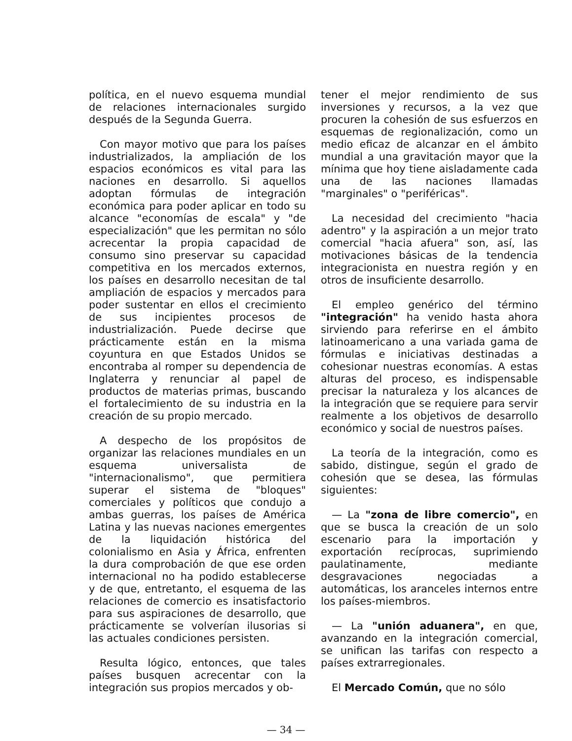política, en el nuevo esquema mundial de relaciones internacionales surgido después de la Segunda Guerra.
Con mayor motivo que para los países industrializados, la ampliación de los espacios económicos es vital para las naciones en desarrollo. Si aquellos adoptan fórmulas de integración económica para poder aplicar en todo su alcance "economías de escala" y "de especialización" que les permitan no sólo acrecentar la propia capacidad de consumo sino preservar su capacidad competitiva en los mercados externos, los países en desarrollo necesitan de tal ampliación de espacios y mercados para poder sustentar en ellos el crecimiento de sus incipientes procesos de industrialización. Puede decirse que prácticamente están en la misma coyuntura en que Estados Unidos se encontraba al romper su dependencia de Inglaterra y renunciar al papel de productos de materias primas, buscando el fortalecimiento de su industria en la creación de su propio mercado.
A despecho de los propósitos de organizar las relaciones mundiales en un esquema universalista de "internacionalismo", que permitiera superar el sistema de "bloques" comerciales y políticos que condujo a ambas guerras, los países de América Latina y las nuevas naciones emergentes de la liquidación histórica del colonialismo en Asia y África, enfrenten la dura comprobación de que ese orden internacional no ha podido establecerse y de que, entretanto, el esquema de las relaciones de comercio es insatisfactorio para sus aspiraciones de desarrollo, que prácticamente se volverían ilusorias si las actuales condiciones persisten.
Resulta lógico, entonces, que tales países busquen acrecentar con la integración sus propios mercados y ob-
tener el mejor rendimiento de sus inversiones y recursos, a la vez que procuren la cohesión de sus esfuerzos en esquemas de regionalización, como un medio eficaz de alcanzar en el ámbito mundial a una gravitación mayor que la mínima que hoy tiene aisladamente cada una de las naciones llamadas "marginales" o "periféricas".
La necesidad del crecimiento "hacia adentro" y la aspiración a un mejor trato comercial "hacia afuera" son, así, las motivaciones básicas de la tendencia integracionista en nuestra región y en otros de insuficiente desarrollo.
El empleo genérico del término "integración" ha venido hasta ahora sirviendo para referirse en el ámbito latinoamericano a una variada gama de fórmulas e iniciativas destinadas a cohesionar nuestras economías. A estas alturas del proceso, es indispensable precisar la naturaleza y los alcances de la integración que se requiere para servir realmente a los objetivos de desarrollo económico y social de nuestros países.
La teoría de la integración, como es sabido, distingue, según el grado de cohesión que se desea, las fórmulas siguientes:
— La "zona de libre comercio", en que se busca la creación de un solo escenario para la importación y exportación recíprocas, suprimiendo paulatinamente, mediante desgravaciones negociadas a automáticas, los aranceles internos entre los países-miembros.
— La "unión aduanera", en que, avanzando en la integración comercial, se unifican las tarifas con respecto a países extrarregionales.
El Mercado Común, que no sólo
— 34 —